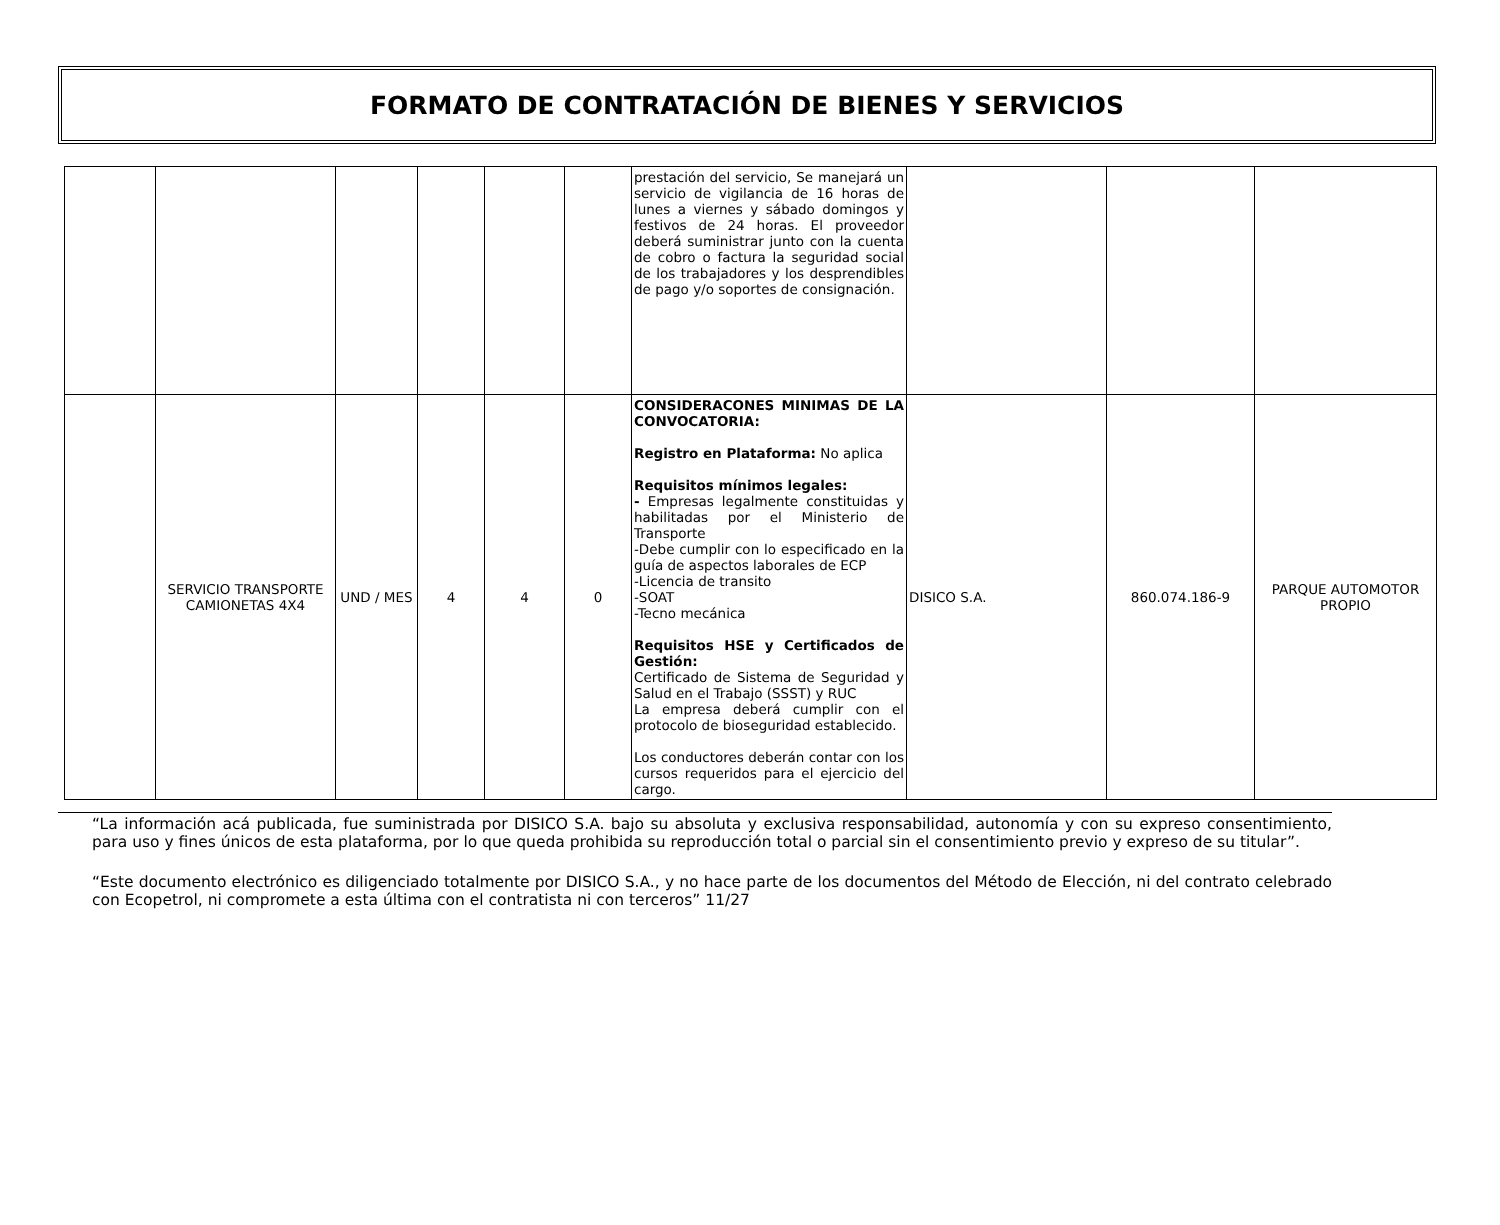FORMATO DE CONTRATACIÓN DE BIENES Y SERVICIOS
| | | | | | | prestación del servicio, Se manejará un servicio de vigilancia de 16 horas de lunes a viernes y sábado domingos y festivos de 24 horas. El proveedor deberá suministrar junto con la cuenta de cobro o factura la seguridad social de los trabajadores y los desprendibles de pago y/o soportes de consignación. | | | |
| | SERVICIO TRANSPORTE CAMIONETAS 4X4 | UND / MES | 4 | 4 | 0 | CONSIDERACONES MINIMAS DE LA CONVOCATORIA: Registro en Plataforma: No aplica Requisitos mínimos legales: - Empresas legalmente constituidas y habilitadas por el Ministerio de Transporte -Debe cumplir con lo especificado en la guía de aspectos laborales de ECP -Licencia de transito -SOAT -Tecno mecánica Requisitos HSE y Certificados de Gestión: Certificado de Sistema de Seguridad y Salud en el Trabajo (SSST) y RUC La empresa deberá cumplir con el protocolo de bioseguridad establecido. Los conductores deberán contar con los cursos requeridos para el ejercicio del cargo. | DISICO S.A. | 860.074.186-9 | PARQUE AUTOMOTOR PROPIO |
“La información acá publicada, fue suministrada por DISICO S.A. bajo su absoluta y exclusiva responsabilidad, autonomía y con su expreso consentimiento, para uso y fines únicos de esta plataforma, por lo que queda prohibida su reproducción total o parcial sin el consentimiento previo y expreso de su titular”.
“Este documento electrónico es diligenciado totalmente por DISICO S.A., y no hace parte de los documentos del Método de Elección, ni del contrato celebrado con Ecopetrol, ni compromete a esta última con el contratista ni con terceros” 11/27